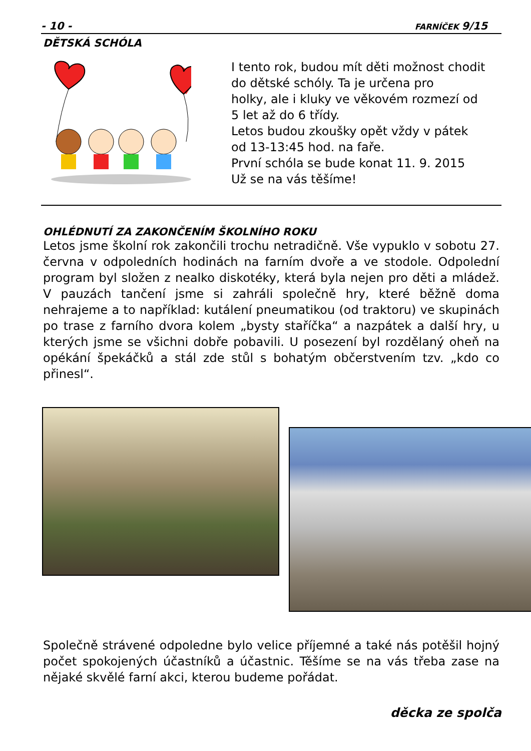- 10 - FARNÍČEK 9/15
DĚTSKÁ SCHÓLA
I tento rok, budou mít děti možnost chodit
do dětské schóly. Ta je určena pro
holky, ale i kluky ve věkovém rozmezí od
5 let až do 6 třídy.
Letos budou zkoušky opět vždy v pátek
od 13-13:45 hod. na faře.
První schóla se bude konat 11. 9. 2015
Už se na vás těšíme!
OHLÉDNUTÍ ZA ZAKONČENÍM ŠKOLNÍHO ROKU
Letos jsme školní rok zakončili trochu netradičně. Vše vypuklo v sobotu 27. června v odpoledních hodinách na farním dvoře a ve stodole. Odpolední program byl složen z nealko diskotéky, která byla nejen pro děti a mládež. V pauzách tančení jsme si zahráli společně hry, které běžně doma nehrajeme a to například: kutálení pneumatikou (od traktoru) ve skupinách po trase z farního dvora kolem „bysty staříčka“ a nazpátek a další hry, u kterých jsme se všichni dobře pobavili. U posezení byl rozdělaný oheň na opékání špekáčků a stál zde stůl s bohatým občerstvením tzv. „kdo co přinesl“.
Společně strávené odpoledne bylo velice příjemné a také nás potěšil hojný počet spokojených účastníků a účastnic. Těšíme se na vás třeba zase na nějaké skvělé farní akci, kterou budeme pořádat.
děcka ze spolča